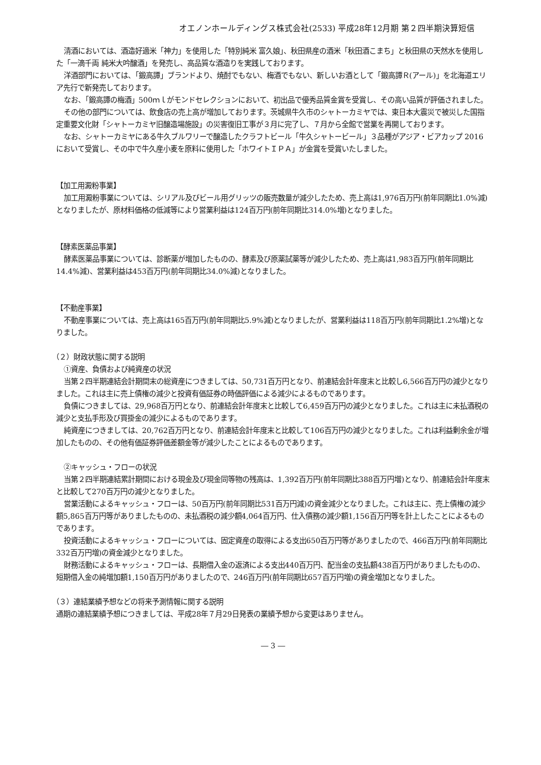オエノンホールディングス株式会社(2533) 平成28年12月期 第２四半期決算短信
清酒においては、酒造好適米「神力」を使用した「特別純米 富久娘」、秋田県産の酒米「秋田酒こまち」と秋田県の天然水を使用した「一滴千両 純米大吟醸酒」を発売し、高品質な酒造りを実践しております。
洋酒部門においては、「鍛高譚」ブランドより、焼酎でもない、梅酒でもない、新しいお酒として「鍛高譚Ｒ(アール)」を北海道エリア先行で新発売しております。
なお、「鍛高譚の梅酒」500ｍｌがモンドセレクションにおいて、初出品で優秀品質金賞を受賞し、その高い品質が評価されました。
その他の部門については、飲食店の売上高が増加しております。茨城県牛久市のシャトーカミヤでは、東日本大震災で被災した国指定重要文化財「シャトーカミヤ旧醸造場施設」の災害復旧工事が３月に完了し、７月から全館で営業を再開しております。
なお、シャトーカミヤにある牛久ブルワリーで醸造したクラフトビール「牛久シャトービール」３品種がアジア・ビアカップ 2016において受賞し、その中で牛久産小麦を原料に使用した「ホワイトＩＰＡ」が金賞を受賞いたしました。
【加工用澱粉事業】
加工用澱粉事業については、シリアル及びビール用グリッツの販売数量が減少したため、売上高は1,976百万円(前年同期比1.0%減)となりましたが、原材料価格の低減等により営業利益は124百万円(前年同期比314.0%増)となりました。
【酵素医薬品事業】
酵素医薬品事業については、診断薬が増加したものの、酵素及び原薬試薬等が減少したため、売上高は1,983百万円(前年同期比14.4%減)、営業利益は453百万円(前年同期比34.0%減)となりました。
【不動産事業】
不動産事業については、売上高は165百万円(前年同期比5.9%減)となりましたが、営業利益は118百万円(前年同期比1.2%増)となりました。
（２）財政状態に関する説明
①資産、負債および純資産の状況
当第２四半期連結会計期間末の総資産につきましては、50,731百万円となり、前連結会計年度末と比較し6,566百万円の減少となりました。これは主に売上債権の減少と投資有価証券の時価評価による減少によるものであります。
負債につきましては、29,968百万円となり、前連結会計年度末と比較して6,459百万円の減少となりました。これは主に未払酒税の減少と支払手形及び買掛金の減少によるものであります。
純資産につきましては、20,762百万円となり、前連結会計年度末と比較して106百万円の減少となりました。これは利益剰余金が増加したものの、その他有価証券評価差額金等が減少したことによるものであります。
②キャッシュ・フローの状況
当第２四半期連結累計期間における現金及び現金同等物の残高は、1,392百万円(前年同期比388百万円増)となり、前連結会計年度末と比較して270百万円の減少となりました。
営業活動によるキャッシュ・フローは、50百万円(前年同期比531百万円減)の資金減少となりました。これは主に、売上債権の減少額5,865百万円等がありましたものの、未払酒税の減少額4,064百万円、仕入債務の減少額1,156百万円等を計上したことによるものであります。
投資活動によるキャッシュ・フローについては、固定資産の取得による支出650百万円等がありましたので、466百万円(前年同期比332百万円増)の資金減少となりました。
財務活動によるキャッシュ・フローは、長期借入金の返済による支出440百万円、配当金の支払額438百万円がありましたものの、短期借入金の純増加額1,150百万円がありましたので、246百万円(前年同期比657百万円増)の資金増加となりました。
（３）連結業績予想などの将来予測情報に関する説明
通期の連結業績予想につきましては、平成28年７月29日発表の業績予想から変更はありません。
― 3 ―